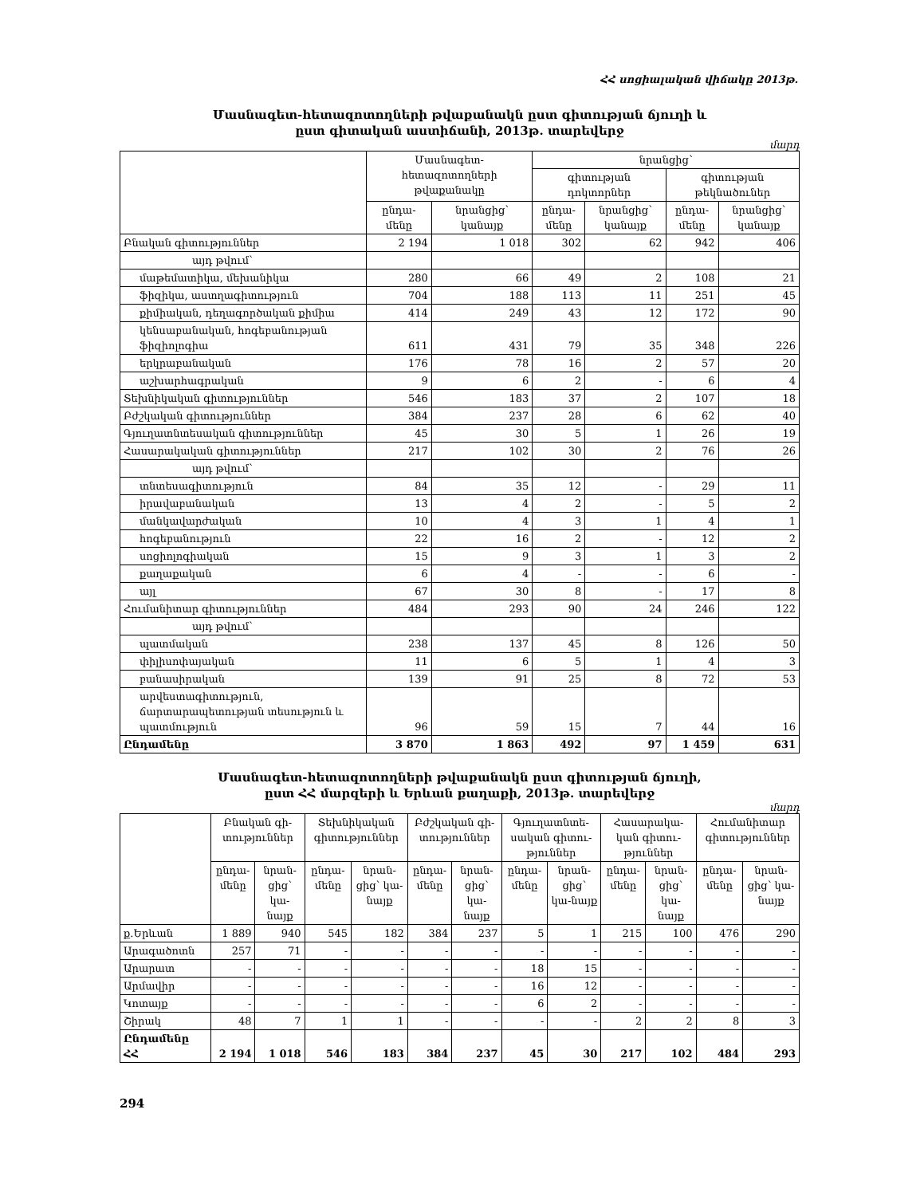ՀՀ սոցիալական վիճակը 2013թ.
Մասնագետ-հետազոտողների թվաքանակն ըստ գիտության ճյուղի և
ըստ գիտական աստիճանի, 2013թ. տարեվերջ
մարդ
| | Մասնագետ-հետազոտողների թվաքանակը | | նրանցից՝ | | | |
| --- | --- | --- | --- | --- | --- | --- |
| | | | գիտության դոկտորներ | | գիտության թեկնածուներ | |
| | ընդա-մենը | նրանցից՝ կանայք | ընդա-մենը | նրանցից՝ կանայք | ընդա-մենը | նրանցից՝ կանայք |
| Բնական գիտություններ | 2 194 | 1 018 | 302 | 62 | 942 | 406 |
| այդ թվում՝ | | | | | | |
| մաթեմատիկա, մեխանիկա | 280 | 66 | 49 | 2 | 108 | 21 |
| ֆիզիկա, աստղագիտություն | 704 | 188 | 113 | 11 | 251 | 45 |
| քիմիական, դեղագործական քիմիա | 414 | 249 | 43 | 12 | 172 | 90 |
| կենսաբանական, հոգեբանության ֆիզիոլոգիա | 611 | 431 | 79 | 35 | 348 | 226 |
| երկրաբանական | 176 | 78 | 16 | 2 | 57 | 20 |
| աշխարհագրական | 9 | 6 | 2 | - | 6 | 4 |
| Տեխնիկական գիտություններ | 546 | 183 | 37 | 2 | 107 | 18 |
| Բժշկական գիտություններ | 384 | 237 | 28 | 6 | 62 | 40 |
| Գյուղատնտեսական գիտություններ | 45 | 30 | 5 | 1 | 26 | 19 |
| Հասարակական գիտություններ | 217 | 102 | 30 | 2 | 76 | 26 |
| այդ թվում՝ | | | | | | |
| տնտեսագիտություն | 84 | 35 | 12 | - | 29 | 11 |
| իրավաբանական | 13 | 4 | 2 | - | 5 | 2 |
| մանկավարժական | 10 | 4 | 3 | 1 | 4 | 1 |
| հոգեբանություն | 22 | 16 | 2 | - | 12 | 2 |
| սոցիոլոգիական | 15 | 9 | 3 | 1 | 3 | 2 |
| քաղաքական | 6 | 4 | - | - | 6 | - |
| այլ | 67 | 30 | 8 | - | 17 | 8 |
| Հումանիտար գիտություններ | 484 | 293 | 90 | 24 | 246 | 122 |
| այդ թվում՝ | | | | | | |
| պատմական | 238 | 137 | 45 | 8 | 126 | 50 |
| փիլիսոփայական | 11 | 6 | 5 | 1 | 4 | 3 |
| բանասիրական | 139 | 91 | 25 | 8 | 72 | 53 |
| արվեստագիտություն, ճարտարապետության տեսություն և պատմություն | 96 | 59 | 15 | 7 | 44 | 16 |
| Ընդամենը | 3 870 | 1 863 | 492 | 97 | 1 459 | 631 |
Մասնագետ-հետազոտողների թվաքանակն ըստ գիտության ճյուղի,
ըստ ՀՀ մարզերի և Երևան քաղաքի, 2013թ. տարեվերջ
մարդ
| | Բնական գի-տություններ | | Տեխնիկական գիտություններ | | Բժշկական գի-տություններ | | Գյուղատնտե-սական գիտու-թյուններ | | Հասարակա-կան գիտու-թյուններ | | Հումանիտար գիտություններ | |
| --- | --- | --- | --- | --- | --- | --- | --- | --- | --- | --- | --- | --- |
| | ընդա-մենը | նրան-ցից՝ կա-նայք | ընդա-մենը | նրան-ցից՝ կա-նայք | ընդա-մենը | նրան-ցից՝ կա-նայք | ընդա-մենը | նրան-ցից՝ կա-նայք | ընդա-մենը | նրան-ցից՝ կա-նայք | ընդա-մենը | նրան-ցից՝ կա-նայք |
| ք.Երևան | 1 889 | 940 | 545 | 182 | 384 | 237 | 5 | 1 | 215 | 100 | 476 | 290 |
| Արագածոտն | 257 | 71 | - | - | - | - | - | - | - | - | - | - |
| Արարատ | - | - | - | - | - | - | 18 | 15 | - | - | - | - |
| Արմավիր | - | - | - | - | - | - | 16 | 12 | - | - | - | - |
| Կոտայք | - | - | - | - | - | - | 6 | 2 | - | - | - | - |
| Շիրակ | 48 | 7 | 1 | 1 | - | - | - | - | 2 | 2 | 8 | 3 |
| Ընդամենը ՀՀ | 2 194 | 1 018 | 546 | 183 | 384 | 237 | 45 | 30 | 217 | 102 | 484 | 293 |
294